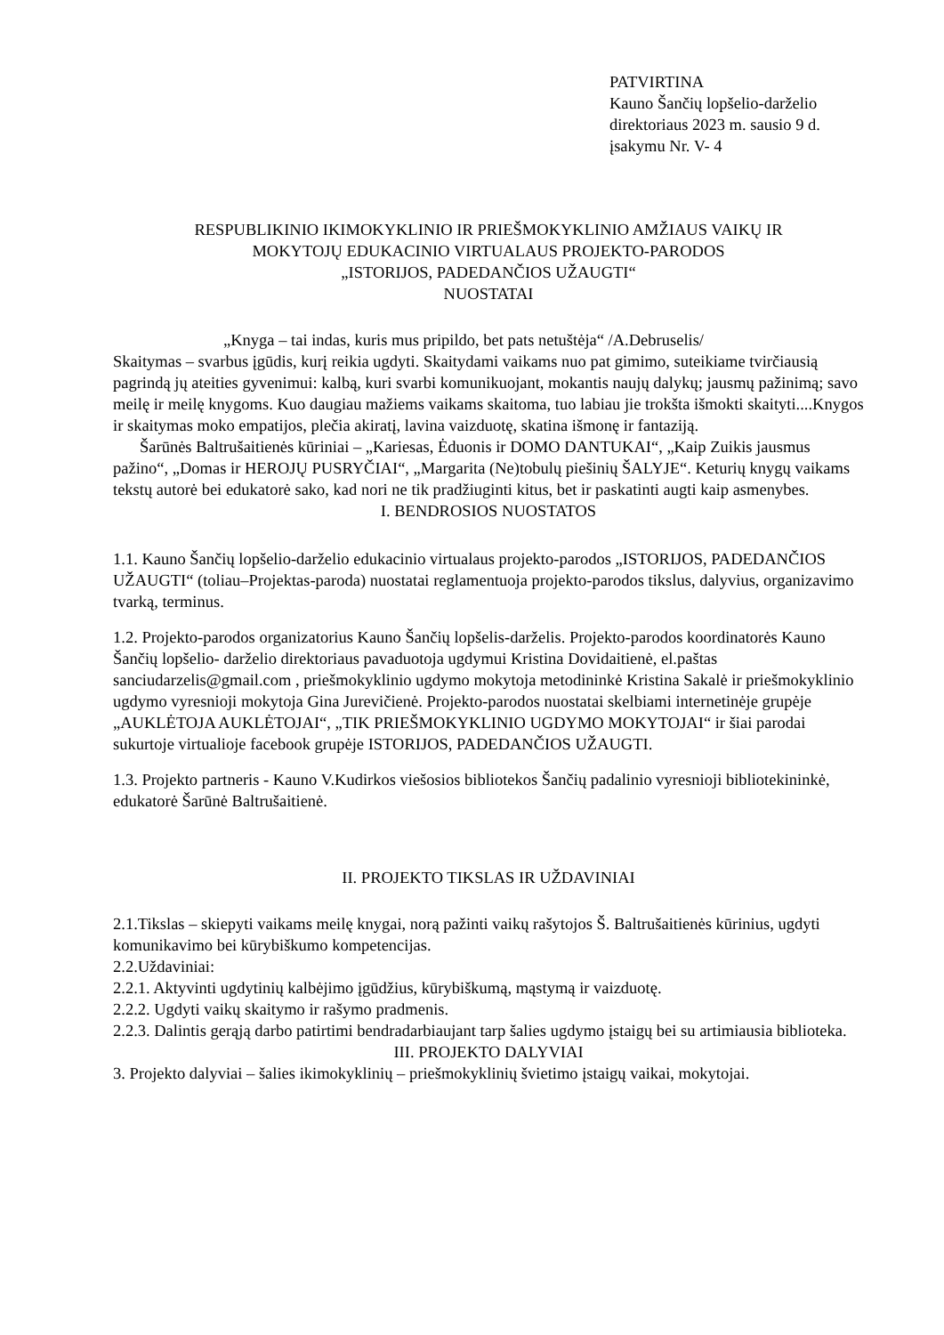PATVIRTINA
Kauno Šančių lopšelio-darželio
direktoriaus 2023 m. sausio 9 d.
įsakymu Nr. V- 4
RESPUBLIKINIO IKIMOKYKLINIO IR PRIEŠMOKYKLINIO AMŽIAUS VAIKŲ IR
MOKYTOJŲ EDUKACINIO VIRTUALAUS PROJEKTO-PARODOS
„ISTORIJOS, PADEDANČIOS UŽAUGTI“
NUOSTATAI
„Knyga – tai indas, kuris mus pripildo, bet pats netuštėja“ /A.Debruselis/
Skaitymas – svarbus įgūdis, kurį reikia ugdyti. Skaitydami vaikams nuo pat gimimo, suteikiame tvirčiausią pagrindą jų ateities gyvenimui: kalbą, kuri svarbi komunikuojant, mokantis naujų dalykų; jausmų pažinimą; savo meilę ir meilę knygoms. Kuo daugiau mažiems vaikams skaitoma, tuo labiau jie trokšta išmokti skaityti....Knygos ir skaitymas moko empatijos, plečia akiratį, lavina vaizduotę, skatina išmonę ir fantaziją.
Šarūnės Baltrušaitienės kūriniai – „Kariesas, Ėduonis ir DOMO DANTUKAI“, „Kaip Zuikis jausmus pažino“, „Domas ir HEROJŲ PUSRYČIAI“, „Margarita (Ne)tobulų piešinių ŠALYJE“. Keturių knygų vaikams tekstų autorė bei edukatorė sako, kad nori ne tik pradžiuginti kitus, bet ir paskatinti augti kaip asmenybes.
I. BENDROSIOS NUOSTATOS
1.1. Kauno Šančių lopšelio-darželio edukacinio virtualaus projekto-parodos „ISTORIJOS, PADEDANČIOS UŽAUGTI“ (toliau–Projektas-paroda) nuostatai reglamentuoja projekto-parodos tikslus, dalyvius, organizavimo tvarką, terminus.
1.2. Projekto-parodos organizatorius Kauno Šančių lopšelis-darželis. Projekto-parodos koordinatorės Kauno Šančių lopšelio- darželio direktoriaus pavaduotoja ugdymui Kristina Dovidaitienė, el.paštas sanciudarzelis@gmail.com , priešmokyklinio ugdymo mokytoja metodininkė Kristina Sakalė ir priešmokyklinio ugdymo vyresnioji mokytoja Gina Jurevičienė. Projekto-parodos nuostatai skelbiami internetinėje grupėje „AUKLĖTOJA AUKLĖTOJAI“, „TIK PRIEŠMOKYKLINIO UGDYMO MOKYTOJAI“ ir šiai parodai sukurtoje virtualioje facebook grupėje ISTORIJOS, PADEDANČIOS UŽAUGTI.
1.3. Projekto partneris - Kauno V.Kudirkos viešosios bibliotekos Šančių padalinio vyresnioji bibliotekininkė, edukatorė Šarūnė Baltrušaitienė.
II. PROJEKTO TIKSLAS IR UŽDAVINIAI
2.1.Tikslas – skiepyti vaikams meilę knygai, norą pažinti vaikų rašytojos Š. Baltrušaitienės kūrinius, ugdyti komunikavimo bei kūrybiškumo kompetencijas.
2.2.Uždaviniai:
2.2.1. Aktyvinti ugdytinių kalbėjimo įgūdžius, kūrybiškumą, mąstymą ir vaizduotę.
2.2.2. Ugdyti vaikų skaitymo ir rašymo pradmenis.
2.2.3. Dalintis gerąją darbo patirtimi bendradarbiaujant tarp šalies ugdymo įstaigų bei su artimiausia biblioteka.
III. PROJEKTO DALYVIAI
3. Projekto dalyviai – šalies ikimokyklinių – priešmokyklinių švietimo įstaigų vaikai, mokytojai.